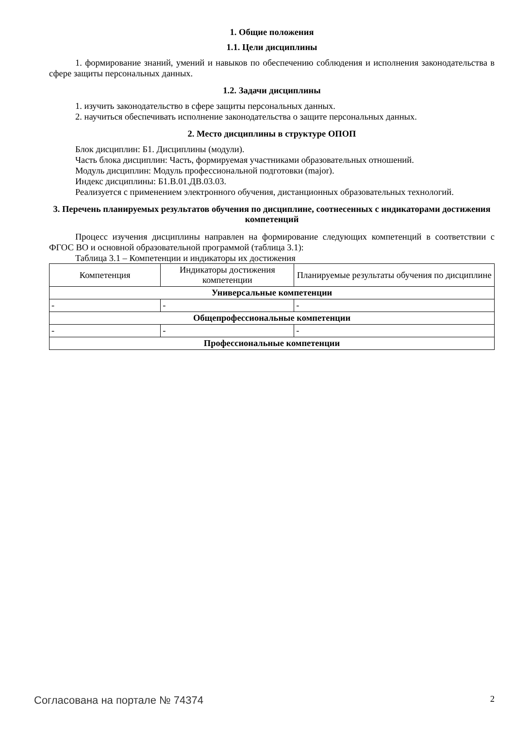1. Общие положения
1.1. Цели дисциплины
1. формирование знаний, умений и навыков по обеспечению соблюдения и исполнения законодательства в сфере защиты персональных данных.
1.2. Задачи дисциплины
1. изучить законодательство в сфере защиты персональных данных.
2. научиться обеспечивать исполнение законодательства о защите персональных данных.
2. Место дисциплины в структуре ОПОП
Блок дисциплин: Б1. Дисциплины (модули).
Часть блока дисциплин: Часть, формируемая участниками образовательных отношений.
Модуль дисциплин: Модуль профессиональной подготовки (major).
Индекс дисциплины: Б1.В.01.ДВ.03.03.
Реализуется с применением электронного обучения, дистанционных образовательных технологий.
3. Перечень планируемых результатов обучения по дисциплине, соотнесенных с индикаторами достижения компетенций
Процесс изучения дисциплины направлен на формирование следующих компетенций в соответствии с ФГОС ВО и основной образовательной программой (таблица 3.1):
Таблица 3.1 – Компетенции и индикаторы их достижения
| Компетенция | Индикаторы достижения компетенции | Планируемые результаты обучения по дисциплине |
| --- | --- | --- |
| Универсальные компетенции | | |
| - | - | - |
| Общепрофессиональные компетенции | | |
| - | - | - |
| Профессиональные компетенции | | |
Согласована на портале № 74374 2